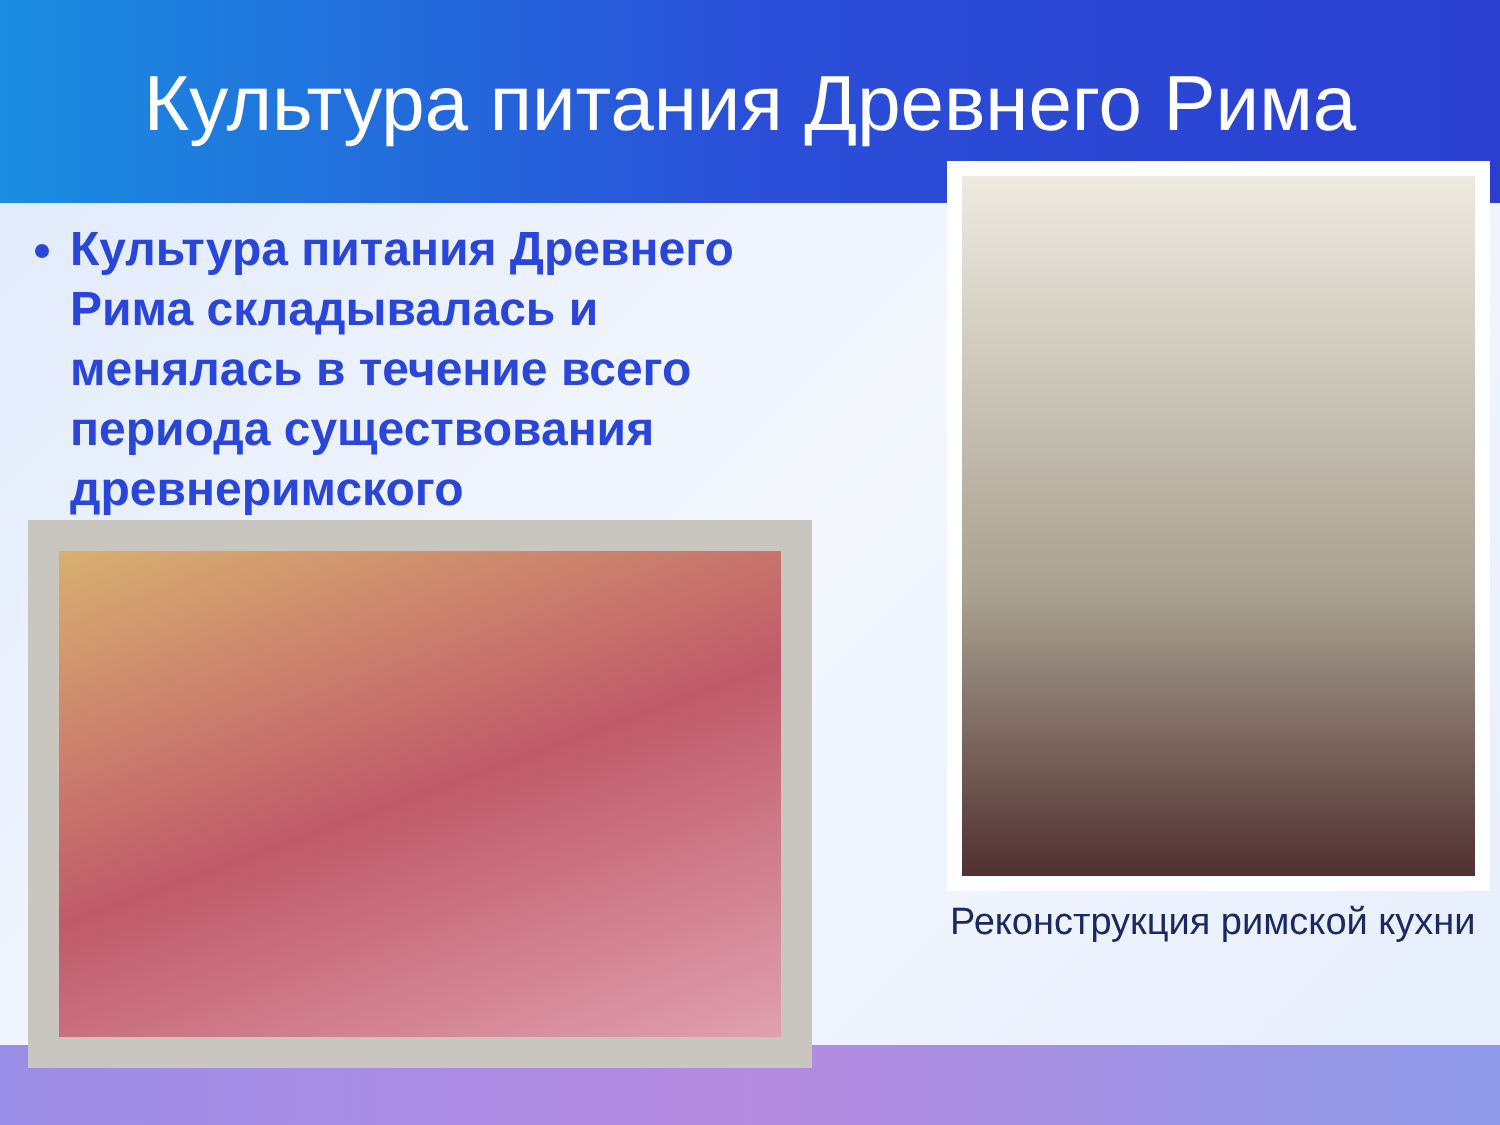Культура питания Древнего Рима
Культура питания Древнего Рима складывалась и менялась в течение всего периода существования древнеримского
Реконструкция римской кухни